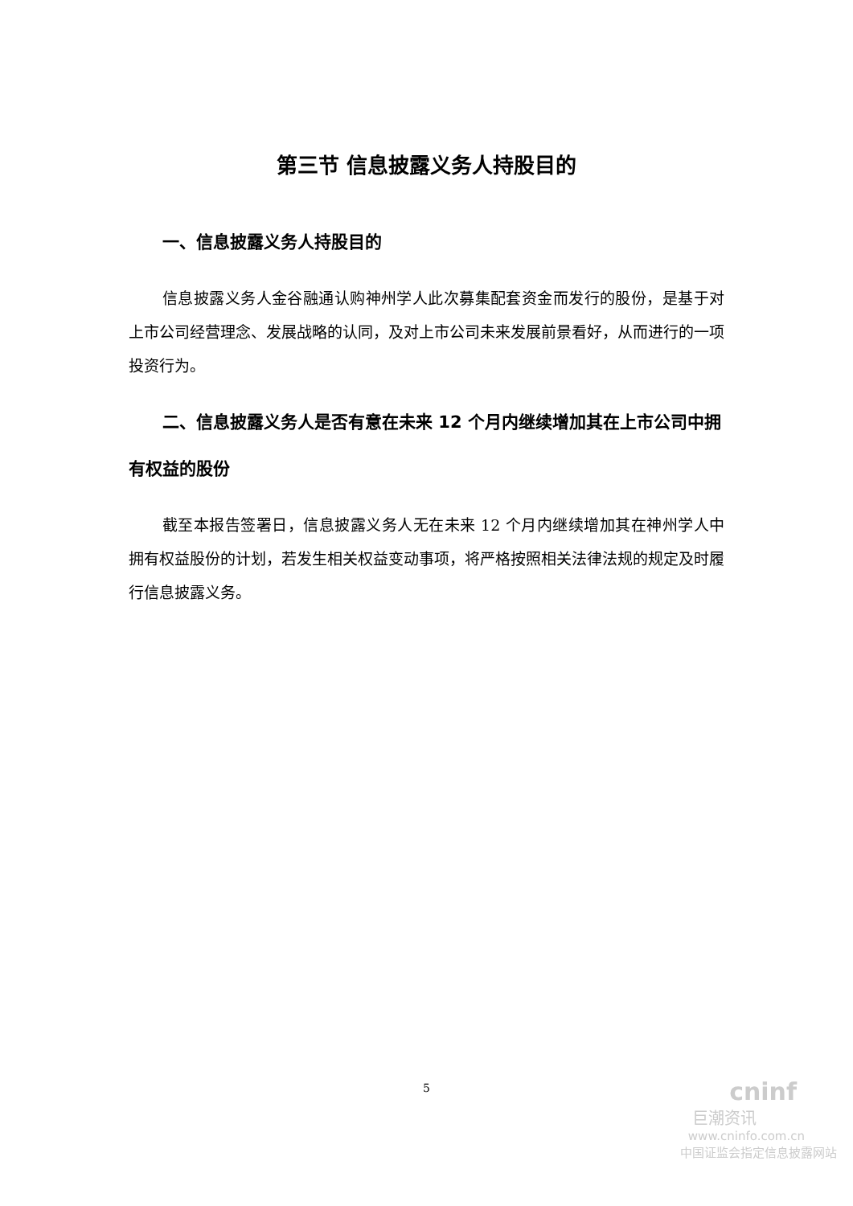第三节 信息披露义务人持股目的
一、信息披露义务人持股目的
信息披露义务人金谷融通认购神州学人此次募集配套资金而发行的股份，是基于对上市公司经营理念、发展战略的认同，及对上市公司未来发展前景看好，从而进行的一项投资行为。
二、信息披露义务人是否有意在未来 12 个月内继续增加其在上市公司中拥有权益的股份
截至本报告签署日，信息披露义务人无在未来 12 个月内继续增加其在神州学人中拥有权益股份的计划，若发生相关权益变动事项，将严格按照相关法律法规的规定及时履行信息披露义务。
5
cninf
巨潮资讯
www.cninfo.com.cn
中国证监会指定信息披露网站